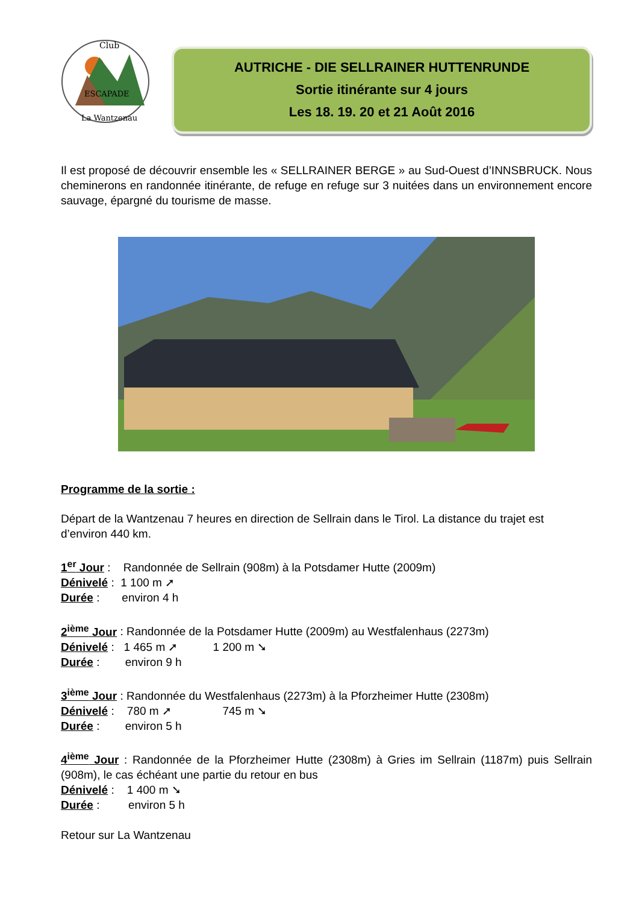Club
ESCAPADE
La Wantzenau
AUTRICHE - DIE SELLRAINER HUTTENRUNDE
Sortie itinérante sur 4 jours
Les 18. 19. 20 et 21 Août 2016
Il est proposé de découvrir ensemble les « SELLRAINER BERGE » au Sud-Ouest d’INNSBRUCK. Nous cheminerons en randonnée itinérante, de refuge en refuge sur 3 nuitées dans un environnement encore sauvage, épargné du tourisme de masse.
Programme de la sortie :
Départ de la Wantzenau 7 heures en direction de Sellrain dans le Tirol. La distance du trajet est d’environ 440 km.
1<sup>er</sup> Jour : Randonnée de Sellrain (908m) à la Potsdamer Hutte (2009m)
Dénivelé : 1 100 m ➚
Durée : environ 4 h
2<sup>ième</sup> Jour : Randonnée de la Potsdamer Hutte (2009m) au Westfalenhaus (2273m)
Dénivelé : 1 465 m ➚ 1 200 m ➘
Durée : environ 9 h
3<sup>ième</sup> Jour : Randonnée du Westfalenhaus (2273m) à la Pforzheimer Hutte (2308m)
Dénivelé : 780 m ➚ 745 m ➘
Durée : environ 5 h
4<sup>ième</sup> Jour : Randonnée de la Pforzheimer Hutte (2308m) à Gries im Sellrain (1187m) puis Sellrain (908m), le cas échéant une partie du retour en bus
Dénivelé : 1 400 m ➘
Durée : environ 5 h
Retour sur La Wantzenau